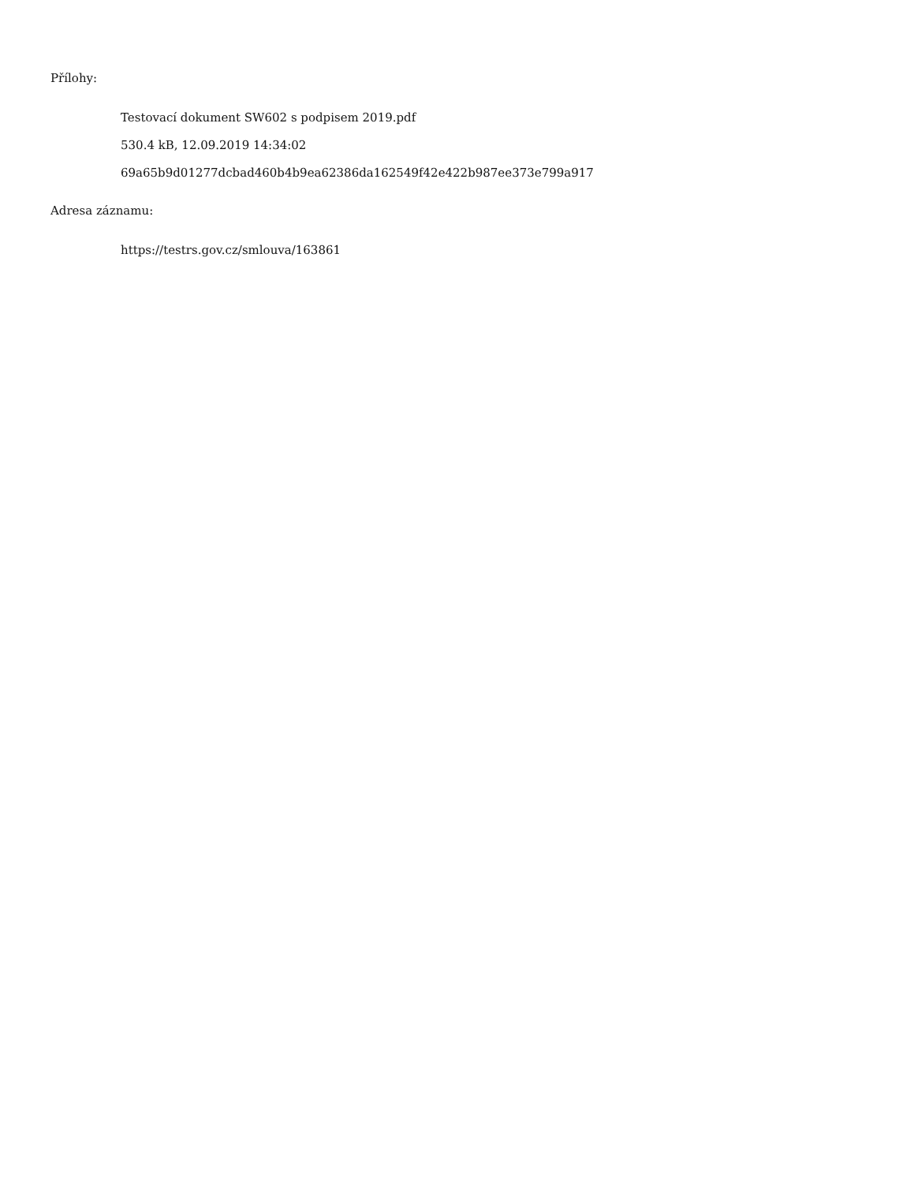Přílohy:
Testovací dokument SW602 s podpisem 2019.pdf
530.4 kB, 12.09.2019 14:34:02
69a65b9d01277dcbad460b4b9ea62386da162549f42e422b987ee373e799a917
Adresa záznamu:
https://testrs.gov.cz/smlouva/163861